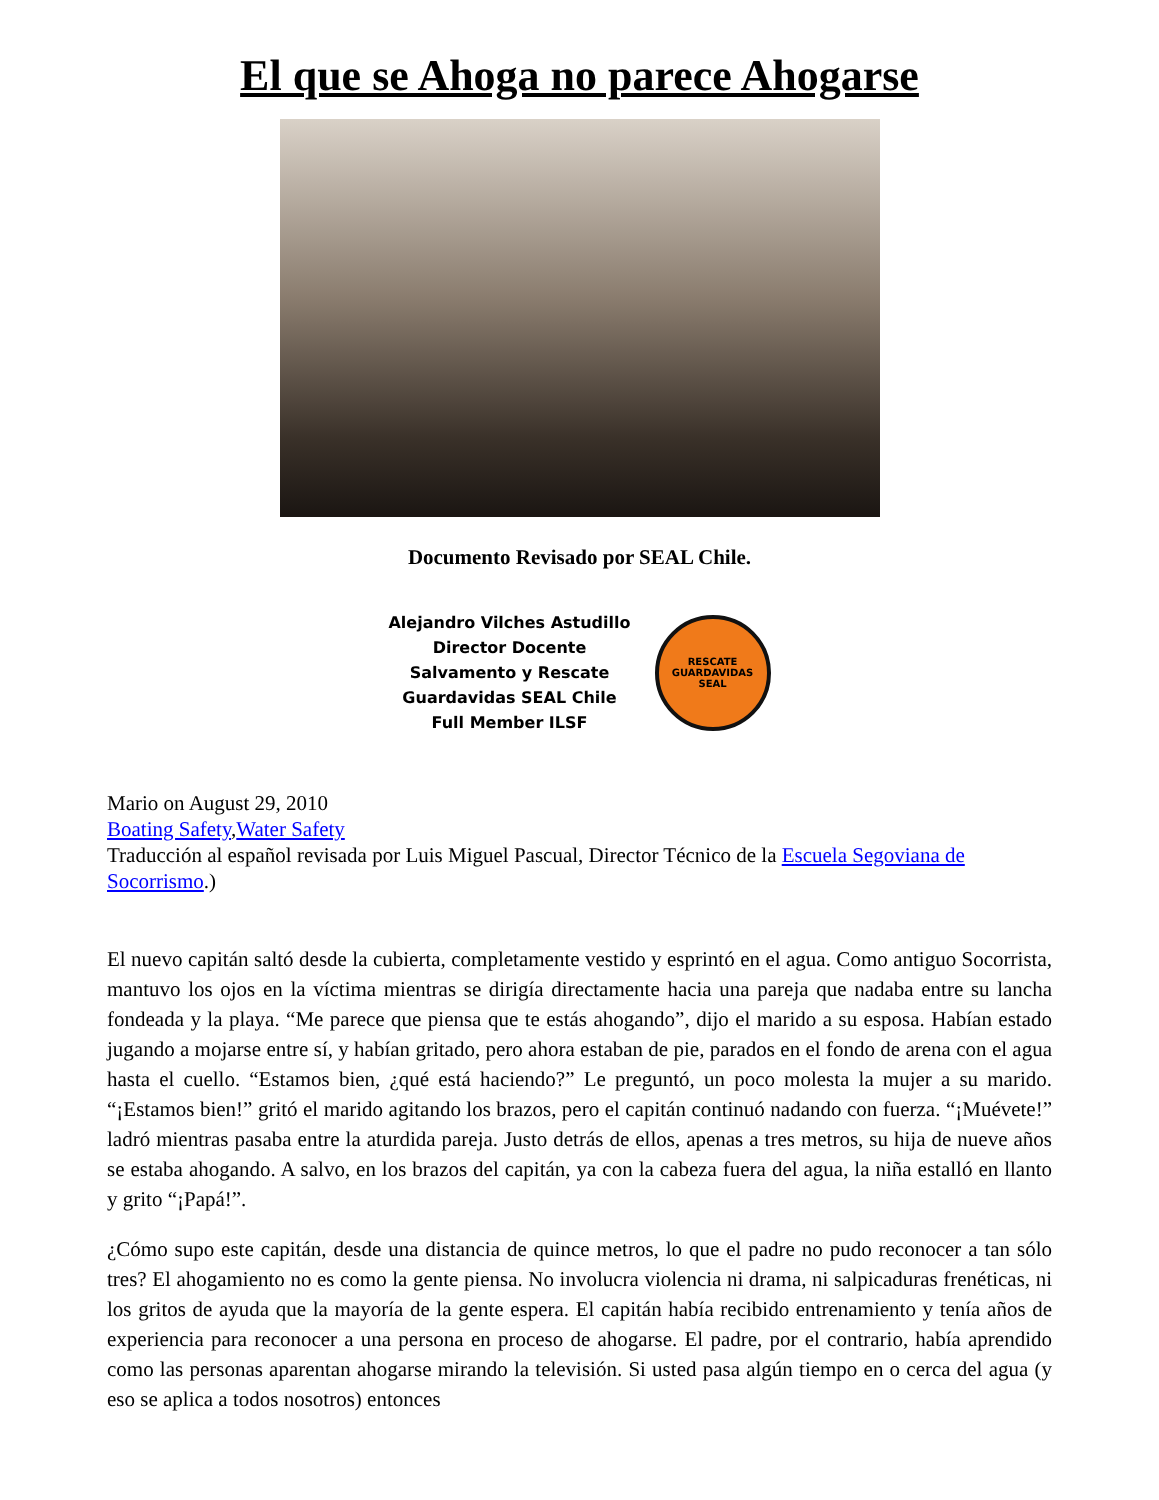El que se Ahoga no parece Ahogarse
Documento Revisado por SEAL Chile.
Alejandro Vilches Astudillo
Director Docente
Salvamento y Rescate
Guardavidas SEAL Chile
Full Member ILSF
RESCATE
GUARDAVIDAS
SEAL
Mario on August 29, 2010
Boating Safety,Water Safety
Traducción al español revisada por Luis Miguel Pascual, Director Técnico de la Escuela Segoviana de Socorrismo.)
El nuevo capitán saltó desde la cubierta, completamente vestido y esprintó en el agua. Como antiguo Socorrista, mantuvo los ojos en la víctima mientras se dirigía directamente hacia una pareja que nadaba entre su lancha fondeada y la playa. “Me parece que piensa que te estás ahogando”, dijo el marido a su esposa. Habían estado jugando a mojarse entre sí, y habían gritado, pero ahora estaban de pie, parados en el fondo de arena con el agua hasta el cuello. “Estamos bien, ¿qué está haciendo?” Le preguntó, un poco molesta la mujer a su marido. “¡Estamos bien!” gritó el marido agitando los brazos, pero el capitán continuó nadando con fuerza. “¡Muévete!” ladró mientras pasaba entre la aturdida pareja. Justo detrás de ellos, apenas a tres metros, su hija de nueve años se estaba ahogando. A salvo, en los brazos del capitán, ya con la cabeza fuera del agua, la niña estalló en llanto y grito “¡Papá!”.
¿Cómo supo este capitán, desde una distancia de quince metros, lo que el padre no pudo reconocer a tan sólo tres? El ahogamiento no es como la gente piensa. No involucra violencia ni drama, ni salpicaduras frenéticas, ni los gritos de ayuda que la mayoría de la gente espera. El capitán había recibido entrenamiento y tenía años de experiencia para reconocer a una persona en proceso de ahogarse. El padre, por el contrario, había aprendido como las personas aparentan ahogarse mirando la televisión. Si usted pasa algún tiempo en o cerca del agua (y eso se aplica a todos nosotros) entonces